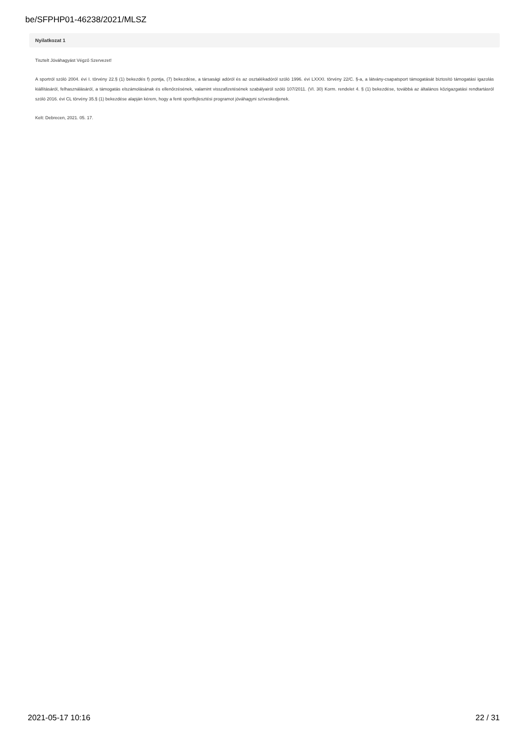be/SFPHP01-46238/2021/MLSZ
Nyilatkozat 1
Tisztelt Jóváhagyást Végző Szervezet!
A sportról szóló 2004. évi I. törvény 22.§ (1) bekezdés f) pontja, (7) bekezdése, a társasági adóról és az osztalékadóról szóló 1996. évi LXXXI. törvény 22/C. §-a, a látvány-csapatsport támogatását biztosító támogatási igazolás kiállításáról, felhasználásáról, a támogatás elszámolásának és ellenőrzésének, valamint visszafizetésének szabályairól szóló 107/2011. (VI. 30) Korm. rendelet 4. § (1) bekezdése, továbbá az általános közigazgatási rendtartásról szóló 2016. évi CL törvény 35.§ (1) bekezdése alapján kérem, hogy a fenti sportfejlesztési programot jóváhagyni szíveskedjenek.
Kelt: Debrecen, 2021. 05. 17.
2021-05-17 10:16 22 / 31